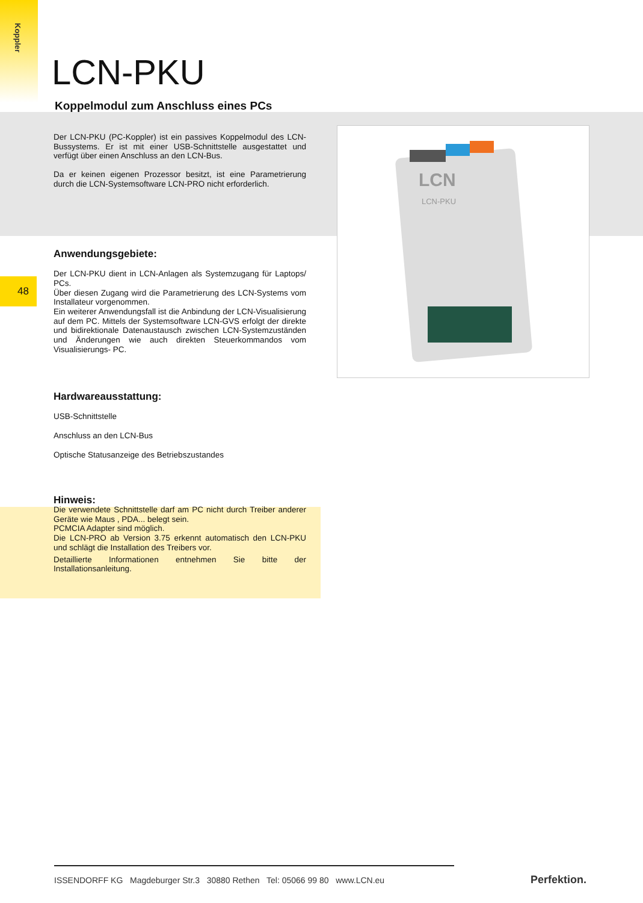Koppler
48
LCN-PKU
Koppelmodul zum Anschluss eines PCs
Der LCN-PKU (PC-Koppler) ist ein passives Koppelmodul des LCN-Bussystems. Er ist mit einer USB-Schnittstelle ausgestattet und verfügt über einen Anschluss an den LCN-Bus.
Da er keinen eigenen Prozessor besitzt, ist eine Parametrierung durch die LCN-Systemsoftware LCN-PRO nicht erforderlich.
Anwendungsgebiete:
Der LCN-PKU dient in LCN-Anlagen als Systemzugang für Laptops/ PCs.
Über diesen Zugang wird die Parametrierung des LCN-Systems vom Installateur vorgenommen.
Ein weiterer Anwendungsfall ist die Anbindung der LCN-Visualisierung auf dem PC. Mittels der Systemsoftware LCN-GVS erfolgt der direkte und bidirektionale Datenaustausch zwischen LCN-Systemzuständen und Änderungen wie auch direkten Steuerkommandos vom Visualisierungs- PC.
Hardwareausstattung:
USB-Schnittstelle
Anschluss an den LCN-Bus
Optische Statusanzeige des Betriebszustandes
Hinweis:
Die verwendete Schnittstelle darf am PC nicht durch Treiber anderer Geräte wie Maus , PDA... belegt sein.
PCMCIA Adapter sind möglich.
Die LCN-PRO ab Version 3.75 erkennt automatisch den LCN-PKU und schlägt die Installation des Treibers vor.
Detaillierte Informationen entnehmen Sie bitte der Installationsanleitung.
LCN
LCN-PKU
ISSENDORFF KG Magdeburger Str.3 30880 Rethen Tel: 05066 99 80 www.LCN.eu
Perfektion.